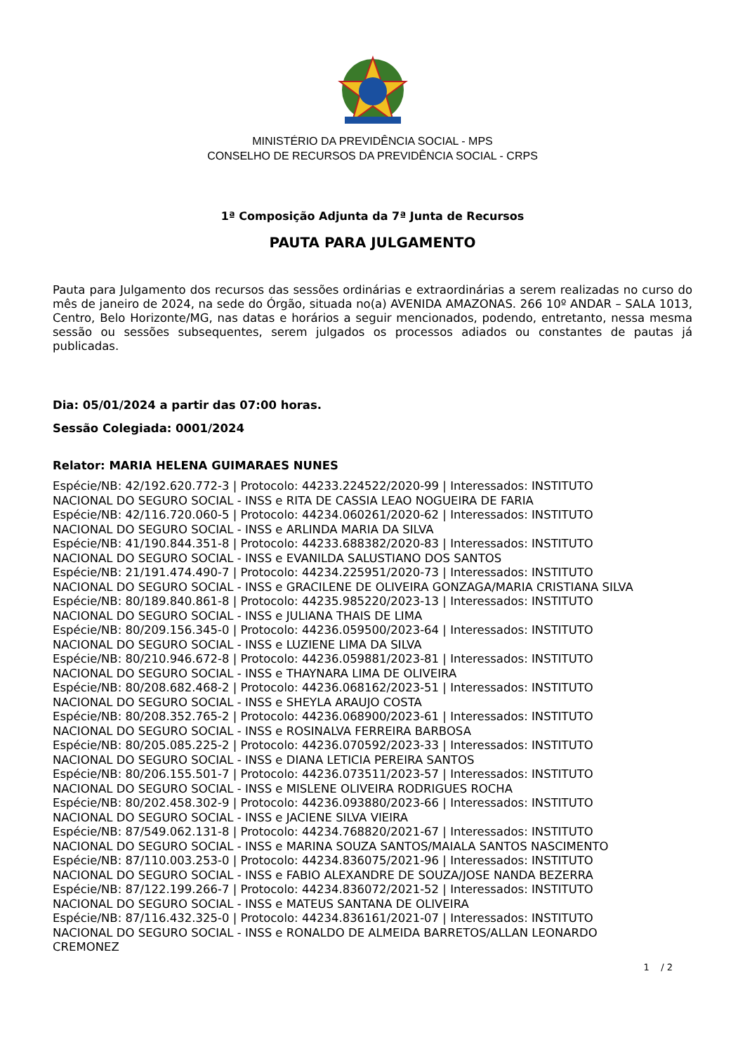MINISTÉRIO DA PREVIDÊNCIA SOCIAL - MPS
CONSELHO DE RECURSOS DA PREVIDÊNCIA SOCIAL - CRPS
1ª Composição Adjunta da 7ª Junta de Recursos
PAUTA PARA JULGAMENTO
Pauta para Julgamento dos recursos das sessões ordinárias e extraordinárias a serem realizadas no curso do mês de janeiro de 2024, na sede do Órgão, situada no(a) AVENIDA AMAZONAS. 266 10º ANDAR – SALA 1013, Centro, Belo Horizonte/MG, nas datas e horários a seguir mencionados, podendo, entretanto, nessa mesma sessão ou sessões subsequentes, serem julgados os processos adiados ou constantes de pautas já publicadas.
Dia: 05/01/2024 a partir das 07:00 horas.
Sessão Colegiada: 0001/2024
Relator: MARIA HELENA GUIMARAES NUNES
Espécie/NB: 42/192.620.772-3 | Protocolo: 44233.224522/2020-99 | Interessados: INSTITUTO
NACIONAL DO SEGURO SOCIAL - INSS e RITA DE CASSIA LEAO NOGUEIRA DE FARIA
Espécie/NB: 42/116.720.060-5 | Protocolo: 44234.060261/2020-62 | Interessados: INSTITUTO
NACIONAL DO SEGURO SOCIAL - INSS e ARLINDA MARIA DA SILVA
Espécie/NB: 41/190.844.351-8 | Protocolo: 44233.688382/2020-83 | Interessados: INSTITUTO
NACIONAL DO SEGURO SOCIAL - INSS e EVANILDA SALUSTIANO DOS SANTOS
Espécie/NB: 21/191.474.490-7 | Protocolo: 44234.225951/2020-73 | Interessados: INSTITUTO
NACIONAL DO SEGURO SOCIAL - INSS e GRACILENE DE OLIVEIRA GONZAGA/MARIA CRISTIANA SILVA
Espécie/NB: 80/189.840.861-8 | Protocolo: 44235.985220/2023-13 | Interessados: INSTITUTO
NACIONAL DO SEGURO SOCIAL - INSS e JULIANA THAIS DE LIMA
Espécie/NB: 80/209.156.345-0 | Protocolo: 44236.059500/2023-64 | Interessados: INSTITUTO
NACIONAL DO SEGURO SOCIAL - INSS e LUZIENE LIMA DA SILVA
Espécie/NB: 80/210.946.672-8 | Protocolo: 44236.059881/2023-81 | Interessados: INSTITUTO
NACIONAL DO SEGURO SOCIAL - INSS e THAYNARA LIMA DE OLIVEIRA
Espécie/NB: 80/208.682.468-2 | Protocolo: 44236.068162/2023-51 | Interessados: INSTITUTO
NACIONAL DO SEGURO SOCIAL - INSS e SHEYLA ARAUJO COSTA
Espécie/NB: 80/208.352.765-2 | Protocolo: 44236.068900/2023-61 | Interessados: INSTITUTO
NACIONAL DO SEGURO SOCIAL - INSS e ROSINALVA FERREIRA BARBOSA
Espécie/NB: 80/205.085.225-2 | Protocolo: 44236.070592/2023-33 | Interessados: INSTITUTO
NACIONAL DO SEGURO SOCIAL - INSS e DIANA LETICIA PEREIRA SANTOS
Espécie/NB: 80/206.155.501-7 | Protocolo: 44236.073511/2023-57 | Interessados: INSTITUTO
NACIONAL DO SEGURO SOCIAL - INSS e MISLENE OLIVEIRA RODRIGUES ROCHA
Espécie/NB: 80/202.458.302-9 | Protocolo: 44236.093880/2023-66 | Interessados: INSTITUTO
NACIONAL DO SEGURO SOCIAL - INSS e JACIENE SILVA VIEIRA
Espécie/NB: 87/549.062.131-8 | Protocolo: 44234.768820/2021-67 | Interessados: INSTITUTO
NACIONAL DO SEGURO SOCIAL - INSS e MARINA SOUZA SANTOS/MAIALA SANTOS NASCIMENTO
Espécie/NB: 87/110.003.253-0 | Protocolo: 44234.836075/2021-96 | Interessados: INSTITUTO
NACIONAL DO SEGURO SOCIAL - INSS e FABIO ALEXANDRE DE SOUZA/JOSE NANDA BEZERRA
Espécie/NB: 87/122.199.266-7 | Protocolo: 44234.836072/2021-52 | Interessados: INSTITUTO
NACIONAL DO SEGURO SOCIAL - INSS e MATEUS SANTANA DE OLIVEIRA
Espécie/NB: 87/116.432.325-0 | Protocolo: 44234.836161/2021-07 | Interessados: INSTITUTO
NACIONAL DO SEGURO SOCIAL - INSS e RONALDO DE ALMEIDA BARRETOS/ALLAN LEONARDO
CREMONEZ
1 / 2